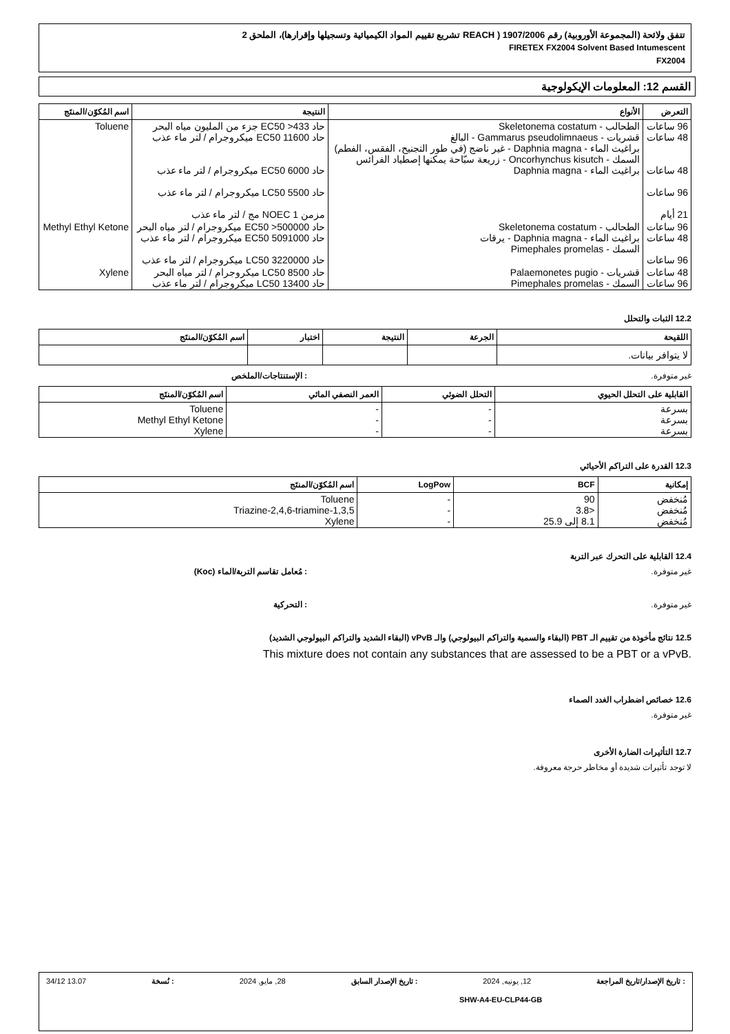تتفق ولائحة (المجموعة الأوروبية) رقم 1907/2006 ( REACH تشريع تقييم المواد الكيميائية وتسجيلها وإقرارها)، الملحق 2
FIRETEX FX2004 Solvent Based Intumescent
FX2004
القسم 12: المعلومات الإيكولوجية
| التعرض | الأنواع | النتيجة | اسم المُكوّن/المنتَج |
| --- | --- | --- | --- |
| 96 ساعات 48 ساعات 48 ساعات 96 ساعات 21 أيام | الطحالب - Skeletonema costatum قشريات - Gammarus pseudolimnaeus - البالغ براغيث الماء - Daphnia magna - غير ناضج (في طور التجنيح، الفقس، الفطم) السمك - Oncorhynchus kisutch - زريعة سبّاحة يمكنها إصطياد الفرائس براغيث الماء - Daphnia magna | حاد EC50 >433 جزء من المليون مياه البحر حاد EC50 11600 ميكروجرام / لتر ماء عذب حاد EC50 6000 ميكروجرام / لتر ماء عذب حاد LC50 5500 ميكروجرام / لتر ماء عذب مزمن NOEC 1 مج / لتر ماء عذب | Toluene |
| 96 ساعات 48 ساعات 96 ساعات | الطحالب - Skeletonema costatum براغيث الماء - Daphnia magna - يرقات السمك - Pimephales promelas | حاد EC50 >500000 ميكروجرام / لتر مياه البحر حاد EC50 5091000 ميكروجرام / لتر ماء عذب حاد LC50 3220000 ميكروجرام / لتر ماء عذب | Methyl Ethyl Ketone |
| 48 ساعات 96 ساعات | قشريات - Palaemonetes pugio السمك - Pimephales promelas | حاد LC50 8500 ميكروجرام / لتر مياه البحر حاد LC50 13400 ميكروجرام / لتر ماء عذب | Xylene |
12.2 الثبات والتحلل
| اللقيحة | الجرعة | النتيجة | اختبار | اسم المُكوّن/المنتَج |
| --- | --- | --- | --- | --- |
| لا يتوافر بيانات. | | | | |
غير متوفرة.: الإستنتاجات/الملخص
| القابلية على التحلل الحيوي | التحلل الضوئي | العمر النصفي المائي | اسم المُكوّن/المنتَج |
| --- | --- | --- | --- |
| بسرعة بسرعة بسرعة | - - - | - - - | Toluene Methyl Ethyl Ketone Xylene |
12.3 القدرة على التراكم الأحيائي
| إمكانية | BCF | LogPow | اسم المُكوّن/المنتَج |
| --- | --- | --- | --- |
| مُنخفض مُنخفض مُنخفض | 90 <3.8 8.1 إلى 25.9 | - - - | Toluene 1,3,5-Triazine-2,4,6-triamine Xylene |
12.4 القابلية على التحرك عبر التربة
غير متوفرة.: مُعامل تقاسم التربة/الماء (Koc)
غير متوفرة.: التحركية
12.5 نتائج مأخوذة من تقييم الـ PBT (البقاء والسمية والتراكم البيولوجي) والـ vPvB (البقاء الشديد والتراكم البيولوجي الشديد)
This mixture does not contain any substances that are assessed to be a PBT or a vPvB.
12.6 خصائص اضطراب الغدد الصماء
غير متوفرة.
12.7 التأثيرات الضارة الأخرى
لا توجد تأثيرات شديدة أو مخاطر حرجة معروفة.
: تاريخ الإصدار/تاريخ المراجعة 12, يونيه, 2024: تاريخ الإصدار السابق 28, مايو, 2024: نُسخة 13.07 34/12
SHW-A4-EU-CLP44-GB